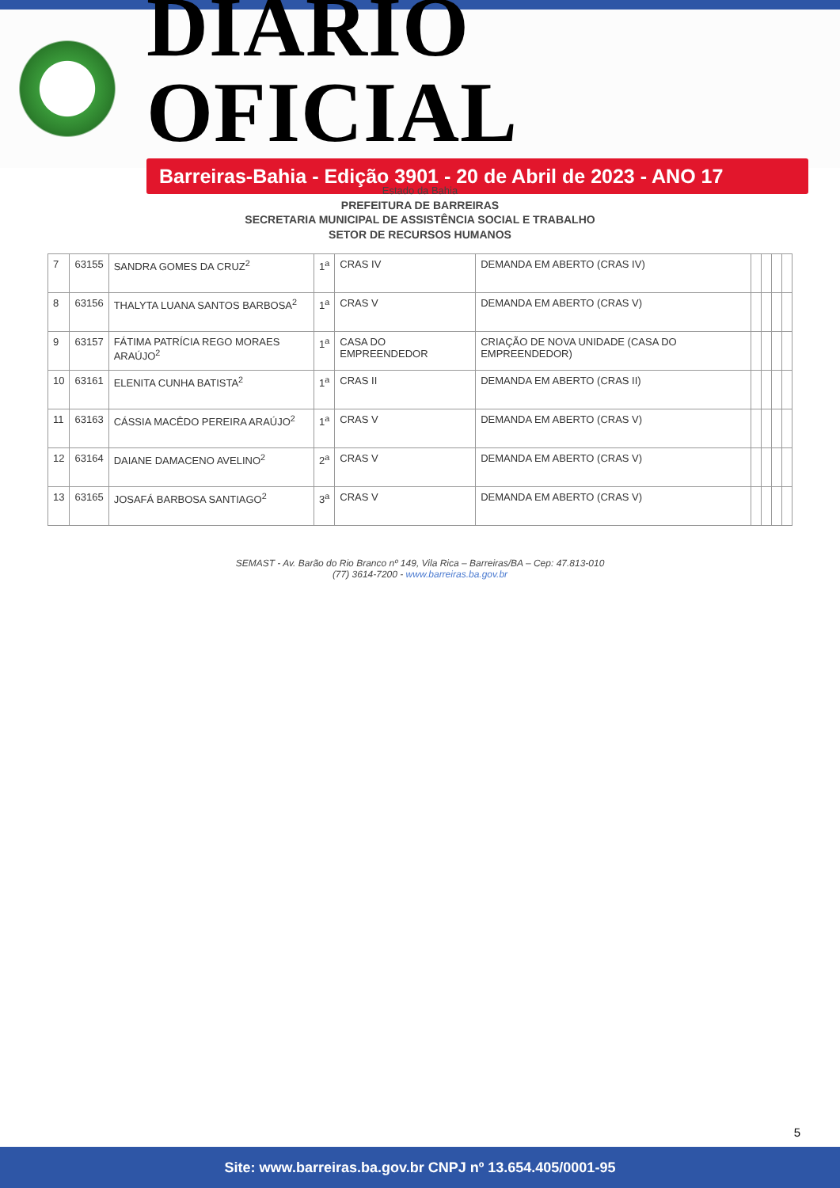DIÁRIO OFICIAL
Barreiras-Bahia - Edição 3901 - 20 de Abril de 2023 - ANO 17
Estado da Bahia
PREFEITURA DE BARREIRAS
SECRETARIA MUNICIPAL DE ASSISTÊNCIA SOCIAL E TRABALHO
SETOR DE RECURSOS HUMANOS
| 7 | 63155 | SANDRA GOMES DA CRUZ<sup>2</sup> | 1<sup>a</sup> | CRAS IV | DEMANDA EM ABERTO (CRAS IV) | | | | |
| 8 | 63156 | THALYTA LUANA SANTOS BARBOSA<sup>2</sup> | 1<sup>a</sup> | CRAS V | DEMANDA EM ABERTO (CRAS V) | | | | |
| 9 | 63157 | FÁTIMA PATRÍCIA REGO MORAES ARAÚJO<sup>2</sup> | 1<sup>a</sup> | CASA DO EMPREENDEDOR | CRIAÇÃO DE NOVA UNIDADE (CASA DO EMPREENDEDOR) | | | | |
| 10 | 63161 | ELENITA CUNHA BATISTA<sup>2</sup> | 1<sup>a</sup> | CRAS II | DEMANDA EM ABERTO (CRAS II) | | | | |
| 11 | 63163 | CÁSSIA MACÊDO PEREIRA ARAÚJO<sup>2</sup> | 1<sup>a</sup> | CRAS V | DEMANDA EM ABERTO (CRAS V) | | | | |
| 12 | 63164 | DAIANE DAMACENO AVELINO<sup>2</sup> | 2<sup>a</sup> | CRAS V | DEMANDA EM ABERTO (CRAS V) | | | | |
| 13 | 63165 | JOSAFÁ BARBOSA SANTIAGO<sup>2</sup> | 3<sup>a</sup> | CRAS V | DEMANDA EM ABERTO (CRAS V) | | | | |
SEMAST - Av. Barão do Rio Branco nº 149, Vila Rica – Barreiras/BA – Cep: 47.813-010
(77) 3614-7200 - www.barreiras.ba.gov.br
5
Site: www.barreiras.ba.gov.br CNPJ nº 13.654.405/0001-95